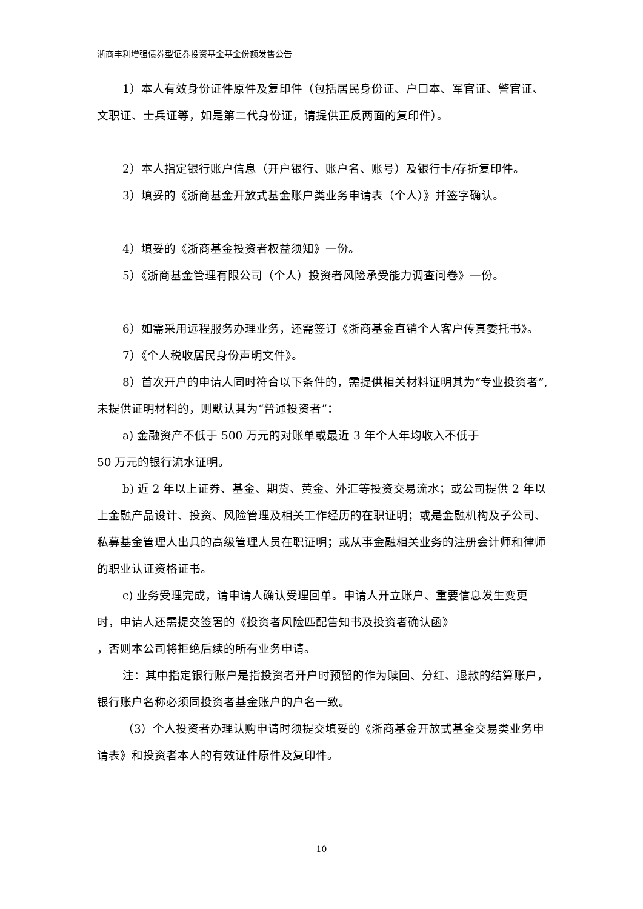浙商丰利增强债券型证券投资基金基金份额发售公告
1）本人有效身份证件原件及复印件（包括居民身份证、户口本、军官证、警官证、文职证、士兵证等，如是第二代身份证，请提供正反两面的复印件）。
2）本人指定银行账户信息（开户银行、账户名、账号）及银行卡/存折复印件。
3）填妥的《浙商基金开放式基金账户类业务申请表（个人）》并签字确认。
4）填妥的《浙商基金投资者权益须知》一份。
5）《浙商基金管理有限公司（个人）投资者风险承受能力调查问卷》一份。
6）如需采用远程服务办理业务，还需签订《浙商基金直销个人客户传真委托书》。
7）《个人税收居民身份声明文件》。
8）首次开户的申请人同时符合以下条件的，需提供相关材料证明其为“专业投资者”,未提供证明材料的，则默认其为“普通投资者”：
a) 金融资产不低于 500 万元的对账单或最近 3 年个人年均收入不低于
50 万元的银行流水证明。
b) 近 2 年以上证券、基金、期货、黄金、外汇等投资交易流水；或公司提供 2 年以上金融产品设计、投资、风险管理及相关工作经历的在职证明；或是金融机构及子公司、私募基金管理人出具的高级管理人员在职证明；或从事金融相关业务的注册会计师和律师的职业认证资格证书。
c) 业务受理完成，请申请人确认受理回单。申请人开立账户、重要信息发生变更时，申请人还需提交签署的《投资者风险匹配告知书及投资者确认函》
，否则本公司将拒绝后续的所有业务申请。
注：其中指定银行账户是指投资者开户时预留的作为赎回、分红、退款的结算账户，银行账户名称必须同投资者基金账户的户名一致。
（3）个人投资者办理认购申请时须提交填妥的《浙商基金开放式基金交易类业务申请表》和投资者本人的有效证件原件及复印件。
10